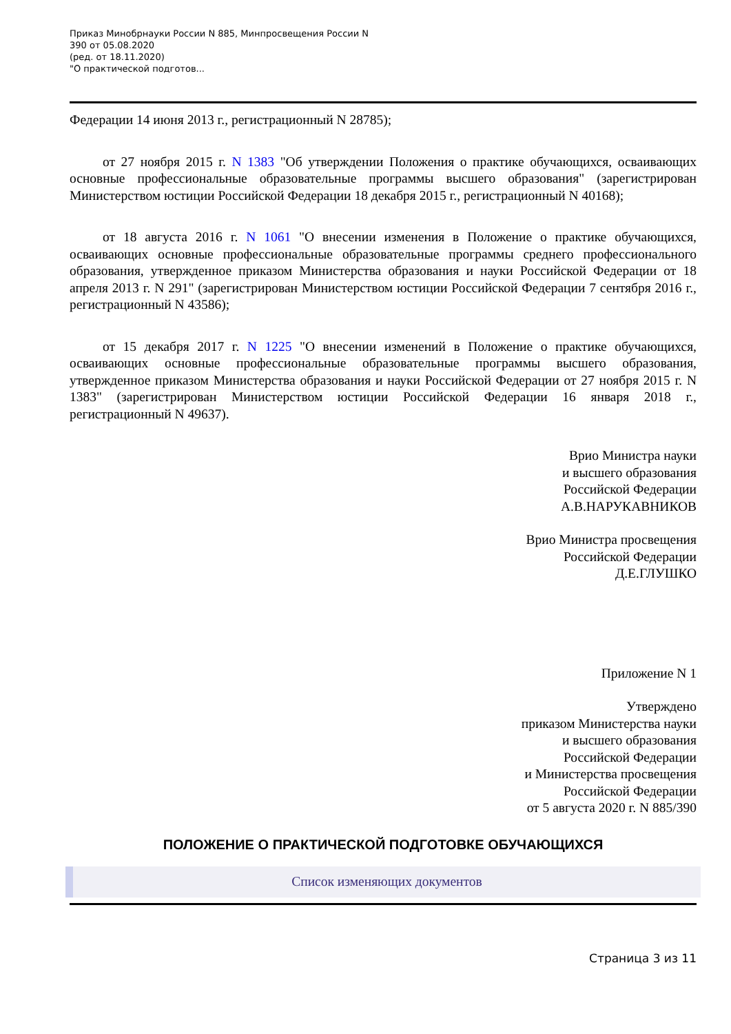Приказ Минобрнауки России N 885, Минпросвещения России N
390 от 05.08.2020
(ред. от 18.11.2020)
"О практической подготов...
Федерации 14 июня 2013 г., регистрационный N 28785);
от 27 ноября 2015 г. N 1383 "Об утверждении Положения о практике обучающихся, осваивающих основные профессиональные образовательные программы высшего образования" (зарегистрирован Министерством юстиции Российской Федерации 18 декабря 2015 г., регистрационный N 40168);
от 18 августа 2016 г. N 1061 "О внесении изменения в Положение о практике обучающихся, осваивающих основные профессиональные образовательные программы среднего профессионального образования, утвержденное приказом Министерства образования и науки Российской Федерации от 18 апреля 2013 г. N 291" (зарегистрирован Министерством юстиции Российской Федерации 7 сентября 2016 г., регистрационный N 43586);
от 15 декабря 2017 г. N 1225 "О внесении изменений в Положение о практике обучающихся, осваивающих основные профессиональные образовательные программы высшего образования, утвержденное приказом Министерства образования и науки Российской Федерации от 27 ноября 2015 г. N 1383" (зарегистрирован Министерством юстиции Российской Федерации 16 января 2018 г., регистрационный N 49637).
Врио Министра науки
и высшего образования
Российской Федерации
А.В.НАРУКАВНИКОВ
Врио Министра просвещения
Российской Федерации
Д.Е.ГЛУШКО
Приложение N 1
Утверждено
приказом Министерства науки
и высшего образования
Российской Федерации
и Министерства просвещения
Российской Федерации
от 5 августа 2020 г. N 885/390
ПОЛОЖЕНИЕ О ПРАКТИЧЕСКОЙ ПОДГОТОВКЕ ОБУЧАЮЩИХСЯ
Список изменяющих документов
Страница 3 из 11